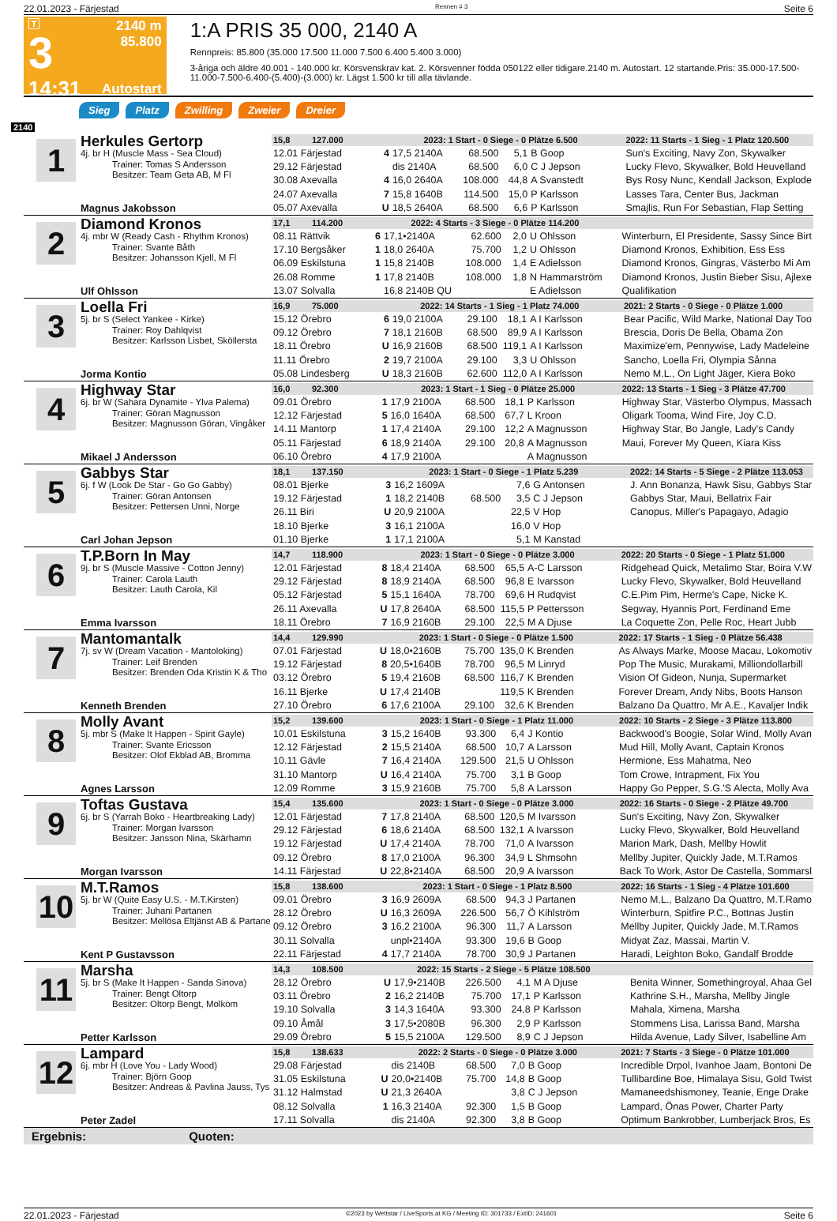22.01.2023 - Färjestad Rennen # 3 Seite 6
T
3
14:31
2140 m
85.800
Autostart
1:A PRIS 35 000, 2140 A
Rennpreis: 85.800 (35.000 17.500 11.000 7.500 6.400 5.400 3.000)
3-åriga och äldre 40.001 - 140.000 kr. Körsvenskrav kat. 2. Körsvenner födda 050122 eller tidigare.2140 m. Autostart. 12 startande.Pris: 35.000-17.500-11.000-7.500-6.400-(5.400)-(3.000) kr. Lägst 1.500 kr till alla tävlande.
Sieg Platz Zwilling Zweier Dreier
2140
1
Herkules Gertorp
4j. br H (Muscle Mass - Sea Cloud)
Trainer: Tomas S Andersson
Besitzer: Team Geta AB, M Fl
Magnus Jakobsson
| 15,8 127.000 | 2023: 1 Start - 0 Siege - 0 Plätze 6.500 | | | | | 2022: 11 Starts - 1 Sieg - 1 Platz 120.500 |
| 12.01 Färjestad | 4 | 17,5 2140A | 68.500 | 5,1 | B Goop | Sun's Exciting, Navy Zon, Skywalker |
| 29.12 Färjestad | | dis 2140A | 68.500 | 6,0 | C J Jepson | Lucky Flevo, Skywalker, Bold Heuvelland |
| 30.08 Axevalla | 4 | 16,0 2640A | 108.000 | 44,8 | A Svanstedt | Bys Rosy Nunc, Kendall Jackson, Explode |
| 24.07 Axevalla | 7 | 15,8 1640B | 114.500 | 15,0 | P Karlsson | Lasses Tara, Center Bus, Jackman |
| 05.07 Axevalla | U | 18,5 2640A | 68.500 | 6,6 | P Karlsson | Smajlis, Run For Sebastian, Flap Setting |
2
Diamond Kronos
4j. mbr W (Ready Cash - Rhythm Kronos)
Trainer: Svante Båth
Besitzer: Johansson Kjell, M Fl
Ulf Ohlsson
| 17,1 114.200 | 2022: 4 Starts - 3 Siege - 0 Plätze 114.200 | | | | | |
| 08.11 Rättvik | 6 | 17,1•2140A | 62.600 | 2,0 | U Ohlsson | Winterburn, El Presidente, Sassy Since Birt |
| 17.10 Bergsåker | 1 | 18,0 2640A | 75.700 | 1,2 | U Ohlsson | Diamond Kronos, Exhibition, Ess Ess |
| 06.09 Eskilstuna | 1 | 15,8 2140B | 108.000 | 1,4 | E Adielsson | Diamond Kronos, Gingras, Västerbo Mi Am |
| 26.08 Romme | 1 | 17,8 2140B | 108.000 | 1,8 | N Hammarström | Diamond Kronos, Justin Bieber Sisu, Ajlexe |
| 13.07 Solvalla | | 16,8 2140B QU | | | E Adielsson | Qualifikation |
3
Loella Fri
5j. br S (Select Yankee - Kirke)
Trainer: Roy Dahlqvist
Besitzer: Karlsson Lisbet, Sköllersta
Jorma Kontio
| 16,9 75.000 | 2022: 14 Starts - 1 Sieg - 1 Platz 74.000 | | | | | 2021: 2 Starts - 0 Siege - 0 Plätze 1.000 |
| 15.12 Örebro | 6 | 19,0 2100A | 29.100 | 18,1 | A I Karlsson | Bear Pacific, Wild Marke, National Day Too |
| 09.12 Örebro | 7 | 18,1 2160B | 68.500 | 89,9 | A I Karlsson | Brescia, Doris De Bella, Obama Zon |
| 18.11 Örebro | U | 16,9 2160B | 68.500 | 119,1 | A I Karlsson | Maximize'em, Pennywise, Lady Madeleine |
| 11.11 Örebro | 2 | 19,7 2100A | 29.100 | 3,3 | U Ohlsson | Sancho, Loella Fri, Olympia Sånna |
| 05.08 Lindesberg | U | 18,3 2160B | 62.600 | 112,0 | A I Karlsson | Nemo M.L., On Light Jäger, Kiera Boko |
4
Highway Star
6j. br W (Sahara Dynamite - Ylva Palema)
Trainer: Göran Magnusson
Besitzer: Magnusson Göran, Vingåker
Mikael J Andersson
| 16,0 92.300 | 2023: 1 Start - 1 Sieg - 0 Plätze 25.000 | | | | | 2022: 13 Starts - 1 Sieg - 3 Plätze 47.700 |
| 09.01 Örebro | 1 | 17,9 2100A | 68.500 | 18,1 | P Karlsson | Highway Star, Västerbo Olympus, Massach |
| 12.12 Färjestad | 5 | 16,0 1640A | 68.500 | 67,7 | L Kroon | Oligark Tooma, Wind Fire, Joy C.D. |
| 14.11 Mantorp | 1 | 17,4 2140A | 29.100 | 12,2 | A Magnusson | Highway Star, Bo Jangle, Lady's Candy |
| 05.11 Färjestad | 6 | 18,9 2140A | 29.100 | 20,8 | A Magnusson | Maui, Forever My Queen, Kiara Kiss |
| 06.10 Örebro | 4 | 17,9 2100A | | | A Magnusson | |
5
Gabbys Star
6j. f W (Look De Star - Go Go Gabby)
Trainer: Göran Antonsen
Besitzer: Pettersen Unni, Norge
Carl Johan Jepson
| 18,1 137.150 | 2023: 1 Start - 0 Siege - 1 Platz 5.239 | | | | | 2022: 14 Starts - 5 Siege - 2 Plätze 113.053 |
| 08.01 Bjerke | 3 | 16,2 1609A | | 7,6 | G Antonsen | J. Ann Bonanza, Hawk Sisu, Gabbys Star |
| 19.12 Färjestad | 1 | 18,2 2140B | 68.500 | 3,5 | C J Jepson | Gabbys Star, Maui, Bellatrix Fair |
| 26.11 Biri | U | 20,9 2100A | | 22,5 | V Hop | Canopus, Miller's Papagayo, Adagio |
| 18.10 Bjerke | 3 | 16,1 2100A | | 16,0 | V Hop | |
| 01.10 Bjerke | 1 | 17,1 2100A | | 5,1 | M Kanstad | |
6
T.P.Born In May
9j. br S (Muscle Massive - Cotton Jenny)
Trainer: Carola Lauth
Besitzer: Lauth Carola, Kil
Emma Ivarsson
| 14,7 118.900 | 2023: 1 Start - 0 Siege - 0 Plätze 3.000 | | | | | 2022: 20 Starts - 0 Siege - 1 Platz 51.000 |
| 12.01 Färjestad | 8 | 18,4 2140A | 68.500 | 65,5 | A-C Larsson | Ridgehead Quick, Metalimo Star, Boira V.W |
| 29.12 Färjestad | 8 | 18,9 2140A | 68.500 | 96,8 | E Ivarsson | Lucky Flevo, Skywalker, Bold Heuvelland |
| 05.12 Färjestad | 5 | 15,1 1640A | 78.700 | 69,6 | H Rudqvist | C.E.Pim Pim, Herme's Cape, Nicke K. |
| 26.11 Axevalla | U | 17,8 2640A | 68.500 | 115,5 | P Pettersson | Segway, Hyannis Port, Ferdinand Eme |
| 18.11 Örebro | 7 | 16,9 2160B | 29.100 | 22,5 | M A Djuse | La Coquette Zon, Pelle Roc, Heart Jubb |
7
Mantomantalk
7j. sv W (Dream Vacation - Mantoloking)
Trainer: Leif Brenden
Besitzer: Brenden Oda Kristin K & Tho
Kenneth Brenden
| 14,4 129.990 | 2023: 1 Start - 0 Siege - 0 Plätze 1.500 | | | | | 2022: 17 Starts - 1 Sieg - 0 Plätze 56.438 |
| 07.01 Färjestad | U | 18,0•2160B | 75.700 | 135,0 | K Brenden | As Always Marke, Moose Macau, Lokomotiv |
| 19.12 Färjestad | 8 | 20,5•1640B | 78.700 | 96,5 | M Linryd | Pop The Music, Murakami, Milliondollarbill |
| 03.12 Örebro | 5 | 19,4 2160B | 68.500 | 116,7 | K Brenden | Vision Of Gideon, Nunja, Supermarket |
| 16.11 Bjerke | U | 17,4 2140B | | 119,5 | K Brenden | Forever Dream, Andy Nibs, Boots Hanson |
| 27.10 Örebro | 6 | 17,6 2100A | 29.100 | 32,6 | K Brenden | Balzano Da Quattro, Mr A.E., Kavaljer Indik |
8
Molly Avant
5j. mbr S (Make It Happen - Spirit Gayle)
Trainer: Svante Ericsson
Besitzer: Olof Ekblad AB, Bromma
Agnes Larsson
| 15,2 139.600 | 2023: 1 Start - 0 Siege - 1 Platz 11.000 | | | | | 2022: 10 Starts - 2 Siege - 3 Plätze 113.800 |
| 10.01 Eskilstuna | 3 | 15,2 1640B | 93.300 | 6,4 | J Kontio | Backwood's Boogie, Solar Wind, Molly Avan |
| 12.12 Färjestad | 2 | 15,5 2140A | 68.500 | 10,7 | A Larsson | Mud Hill, Molly Avant, Captain Kronos |
| 10.11 Gävle | 7 | 16,4 2140A | 129.500 | 21,5 | U Ohlsson | Hermione, Ess Mahatma, Neo |
| 31.10 Mantorp | U | 16,4 2140A | 75.700 | 3,1 | B Goop | Tom Crowe, Intrapment, Fix You |
| 12.09 Romme | 3 | 15,9 2160B | 75.700 | 5,8 | A Larsson | Happy Go Pepper, S.G.'S Alecta, Molly Ava |
9
Toftas Gustava
6j. br S (Yarrah Boko - Heartbreaking Lady)
Trainer: Morgan Ivarsson
Besitzer: Jansson Nina, Skärhamn
Morgan Ivarsson
| 15,4 135.600 | 2023: 1 Start - 0 Siege - 0 Plätze 3.000 | | | | | 2022: 16 Starts - 0 Siege - 2 Plätze 49.700 |
| 12.01 Färjestad | 7 | 17,8 2140A | 68.500 | 120,5 | M Ivarsson | Sun's Exciting, Navy Zon, Skywalker |
| 29.12 Färjestad | 6 | 18,6 2140A | 68.500 | 132,1 | A Ivarsson | Lucky Flevo, Skywalker, Bold Heuvelland |
| 19.12 Färjestad | U | 17,4 2140A | 78.700 | 71,0 | A Ivarsson | Marion Mark, Dash, Mellby Howlit |
| 09.12 Örebro | 8 | 17,0 2100A | 96.300 | 34,9 | L Shmsohn | Mellby Jupiter, Quickly Jade, M.T.Ramos |
| 14.11 Färjestad | U | 22,8•2140A | 68.500 | 20,9 | A Ivarsson | Back To Work, Astor De Castella, Sommarsl |
10
M.T.Ramos
5j. br W (Quite Easy U.S. - M.T.Kirsten)
Trainer: Juhani Partanen
Besitzer: Mellösa Eltjänst AB & Partane
Kent P Gustavsson
| 15,8 138.600 | 2023: 1 Start - 0 Siege - 1 Platz 8.500 | | | | | 2022: 16 Starts - 1 Sieg - 4 Plätze 101.600 |
| 09.01 Örebro | 3 | 16,9 2609A | 68.500 | 94,3 | J Partanen | Nemo M.L., Balzano Da Quattro, M.T.Ramo |
| 28.12 Örebro | U | 16,3 2609A | 226.500 | 56,7 | Ö Kihlström | Winterburn, Spitfire P.C., Bottnas Justin |
| 09.12 Örebro | 3 | 16,2 2100A | 96.300 | 11,7 | A Larsson | Mellby Jupiter, Quickly Jade, M.T.Ramos |
| 30.11 Solvalla | | unpl•2140A | 93.300 | 19,6 | B Goop | Midyat Zaz, Massai, Martin V. |
| 22.11 Färjestad | 4 | 17,7 2140A | 78.700 | 30,9 | J Partanen | Haradi, Leighton Boko, Gandalf Brodde |
11
Marsha
5j. br S (Make It Happen - Sanda Sinova)
Trainer: Bengt Oltorp
Besitzer: Oltorp Bengt, Molkom
Petter Karlsson
| 14,3 108.500 | 2022: 15 Starts - 2 Siege - 5 Plätze 108.500 | | | | | |
| 28.12 Örebro | U | 17,9•2140B | 226.500 | 4,1 | M A Djuse | Benita Winner, Somethingroyal, Ahaa Gel |
| 03.11 Örebro | 2 | 16,2 2140B | 75.700 | 17,1 | P Karlsson | Kathrine S.H., Marsha, Mellby Jingle |
| 19.10 Solvalla | 3 | 14,3 1640A | 93.300 | 24,8 | P Karlsson | Mahala, Ximena, Marsha |
| 09.10 Åmål | 3 | 17,5•2080B | 96.300 | 2,9 | P Karlsson | Stommens Lisa, Larissa Band, Marsha |
| 29.09 Örebro | 5 | 15,5 2100A | 129.500 | 8,9 | C J Jepson | Hilda Avenue, Lady Silver, Isabelline Am |
12
Lampard
6j. mbr H (Love You - Lady Wood)
Trainer: Björn Goop
Besitzer: Andreas & Pavlina Jauss, Tys
Peter Zadel
| 15,8 138.633 | 2022: 2 Starts - 0 Siege - 0 Plätze 3.000 | | | | | 2021: 7 Starts - 3 Siege - 0 Plätze 101.000 |
| 29.08 Färjestad | | dis 2140B | 68.500 | 7,0 | B Goop | Incredible Drpol, Ivanhoe Jaam, Bontoni De |
| 31.05 Eskilstuna | U | 20,0•2140B | 75.700 | 14,8 | B Goop | Tullibardine Boe, Himalaya Sisu, Gold Twist |
| 31.12 Halmstad | U | 21,3 2640A | | 3,8 | C J Jepson | Mamaneedshismoney, Teanie, Enge Drake |
| 08.12 Solvalla | 1 | 16,3 2140A | 92.300 | 1,5 | B Goop | Lampard, Önas Power, Charter Party |
| 17.11 Solvalla | | dis 2140A | 92.300 | 3,8 | B Goop | Optimum Bankrobber, Lumberjack Bros, Es |
Ergebnis: Quoten:
22.01.2023 - Färjestad ©2023 by Wettstar / LiveSports.at KG / Meeting ID: 301733 / ExtID: 241601 Seite 6